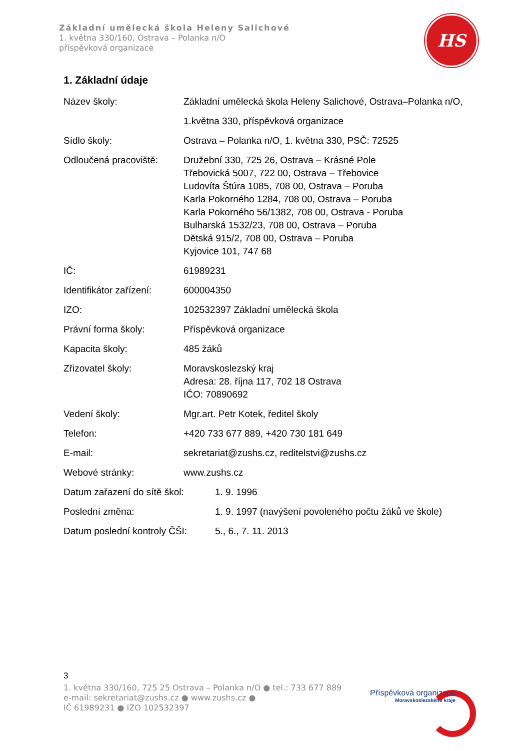Základní umělecká škola Heleny Salichové
1. května 330/160, Ostrava – Polanka n/O
příspěvková organizace
HS
1. Základní údaje
Název školy: Základní umělecká škola Heleny Salichové, Ostrava–Polanka n/O,
1.května 330, příspěvková organizace
Sídlo školy: Ostrava – Polanka n/O, 1. května 330, PSČ: 72525
Odloučená pracoviště: Družební 330, 725 26, Ostrava – Krásné Pole
Třebovická 5007, 722 00, Ostrava – Třebovice
Ludovíta Štúra 1085, 708 00, Ostrava – Poruba
Karla Pokorného 1284, 708 00, Ostrava – Poruba
Karla Pokorného 56/1382, 708 00, Ostrava - Poruba
Bulharská 1532/23, 708 00, Ostrava – Poruba
Dětská 915/2, 708 00, Ostrava – Poruba
Kyjovice 101, 747 68
IČ: 61989231
Identifikátor zařízení:
600004350
IZO: 102532397 Základní umělecká škola
Právní forma školy: Příspěvková organizace
Kapacita školy: 485 žáků
Zřizovatel školy: Moravskoslezský kraj
Adresa: 28. října 117, 702 18 Ostrava
IČO: 70890692
Vedení školy: Mgr.art. Petr Kotek, ředitel školy
Telefon: +420 733 677 889, +420 730 181 649
E-mail: sekretariat@zushs.cz, reditelstvi@zushs.cz
Webové stránky: www.zushs.cz
Datum zařazení do sítě škol:
1. 9. 1996
Poslední změna: 1. 9. 1997 (navýšení povoleného počtu žáků ve škole)
Datum poslední kontroly ČŠI:
5., 6., 7. 11. 2013
3
1. května 330/160, 725 25 Ostrava – Polanka n/O ● tel.: 733 677 889
e-mail: sekretariat@zushs.cz ● www.zushs.cz ●
IČ 61989231 ● IZO 102532397
Příspěvková organizace
Moravskoslezského kraje